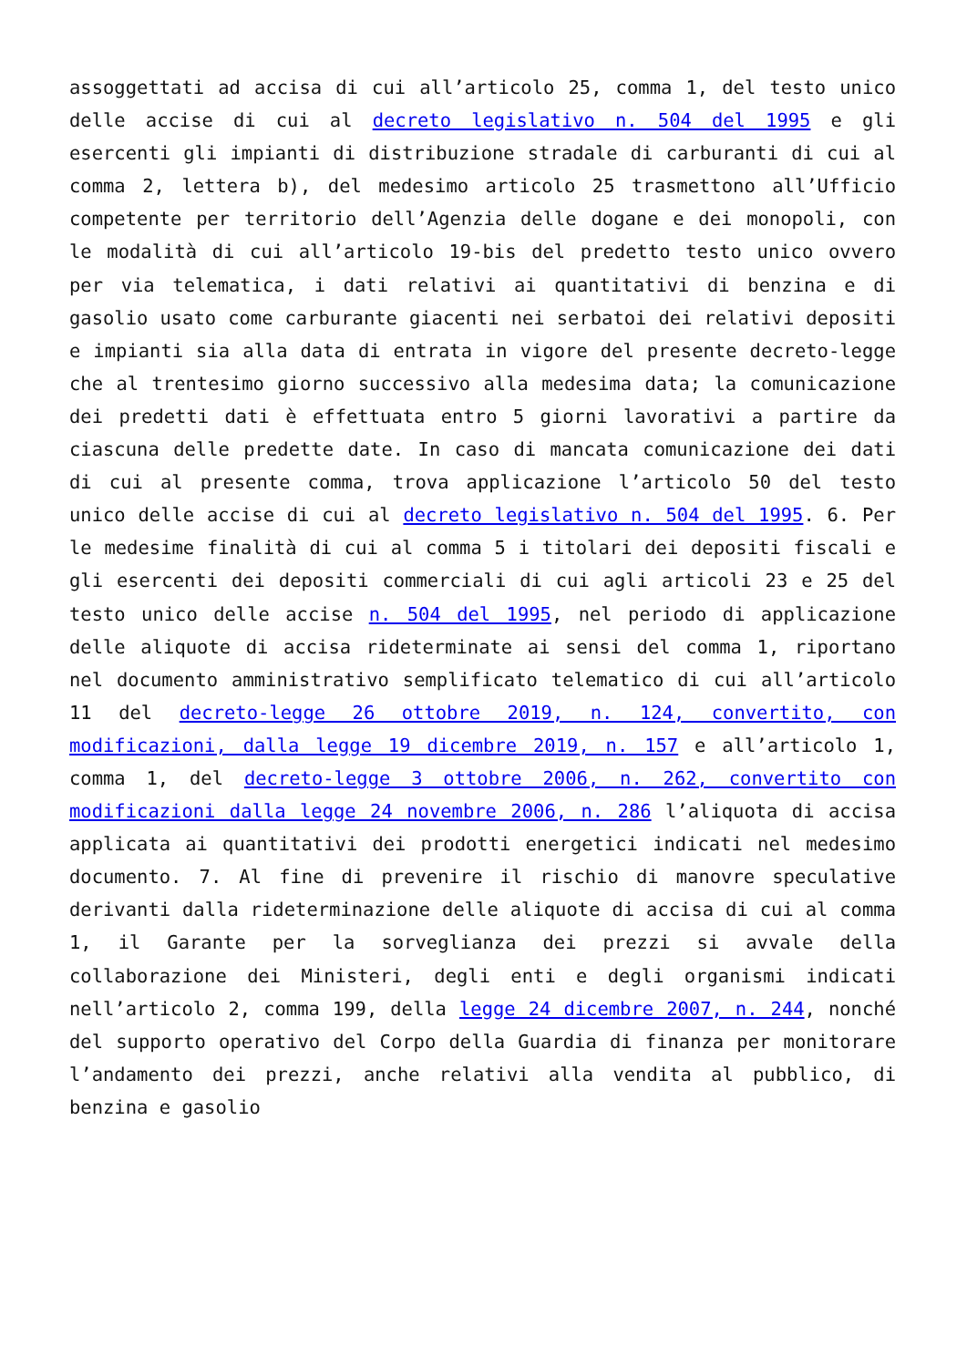assoggettati ad accisa di cui all’articolo 25, comma 1, del testo unico delle accise di cui al decreto legislativo n. 504 del 1995 e gli esercenti gli impianti di distribuzione stradale di carburanti di cui al comma 2, lettera b), del medesimo articolo 25 trasmettono all’Ufficio competente per territorio dell’Agenzia delle dogane e dei monopoli, con le modalità di cui all’articolo 19-bis del predetto testo unico ovvero per via telematica, i dati relativi ai quantitativi di benzina e di gasolio usato come carburante giacenti nei serbatoi dei relativi depositi e impianti sia alla data di entrata in vigore del presente decreto-legge che al trentesimo giorno successivo alla medesima data; la comunicazione dei predetti dati è effettuata entro 5 giorni lavorativi a partire da ciascuna delle predette date. In caso di mancata comunicazione dei dati di cui al presente comma, trova applicazione l’articolo 50 del testo unico delle accise di cui al decreto legislativo n. 504 del 1995. 6. Per le medesime finalità di cui al comma 5 i titolari dei depositi fiscali e gli esercenti dei depositi commerciali di cui agli articoli 23 e 25 del testo unico delle accise n. 504 del 1995, nel periodo di applicazione delle aliquote di accisa rideterminate ai sensi del comma 1, riportano nel documento amministrativo semplificato telematico di cui all’articolo 11 del decreto-legge 26 ottobre 2019, n. 124, convertito, con modificazioni, dalla legge 19 dicembre 2019, n. 157 e all’articolo 1, comma 1, del decreto-legge 3 ottobre 2006, n. 262, convertito con modificazioni dalla legge 24 novembre 2006, n. 286 l’aliquota di accisa applicata ai quantitativi dei prodotti energetici indicati nel medesimo documento. 7. Al fine di prevenire il rischio di manovre speculative derivanti dalla rideterminazione delle aliquote di accisa di cui al comma 1, il Garante per la sorveglianza dei prezzi si avvale della collaborazione dei Ministeri, degli enti e degli organismi indicati nell’articolo 2, comma 199, della legge 24 dicembre 2007, n. 244, nonché del supporto operativo del Corpo della Guardia di finanza per monitorare l’andamento dei prezzi, anche relativi alla vendita al pubblico, di benzina e gasolio